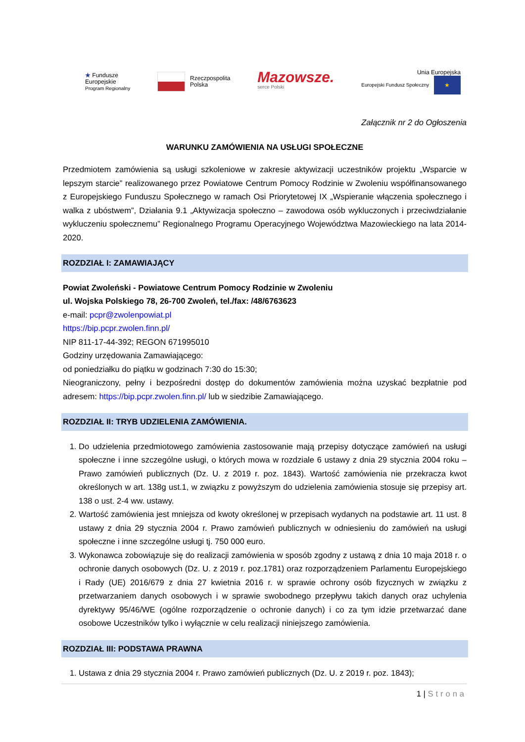★ Fundusze
Europejskie
Program Regionalny
Rzeczpospolita
Polska
Mazowsze.
serce Polski
Unia Europejska
Europejski Fundusz Społeczny ★
Załącznik nr 2 do Ogłoszenia
WARUNKU ZAMÓWIENIA NA USŁUGI SPOŁECZNE
Przedmiotem zamówienia są usługi szkoleniowe w zakresie aktywizacji uczestników projektu „Wsparcie w lepszym starcie” realizowanego przez Powiatowe Centrum Pomocy Rodzinie w Zwoleniu współfinansowanego z Europejskiego Funduszu Społecznego w ramach Osi Priorytetowej IX „Wspieranie włączenia społecznego i walka z ubóstwem”, Działania 9.1 „Aktywizacja społeczno – zawodowa osób wykluczonych i przeciwdziałanie wykluczeniu społecznemu” Regionalnego Programu Operacyjnego Województwa Mazowieckiego na lata 2014-2020.
ROZDZIAŁ I: ZAMAWIAJĄCY
Powiat Zwoleński - Powiatowe Centrum Pomocy Rodzinie w Zwoleniu
ul. Wojska Polskiego 78, 26-700 Zwoleń, tel./fax: /48/6763623
e-mail: pcpr@zwolenpowiat.pl
https://bip.pcpr.zwolen.finn.pl/
NIP 811-17-44-392; REGON 671995010
Godziny urzędowania Zamawiającego:
od poniedziałku do piątku w godzinach 7:30 do 15:30;
Nieograniczony, pełny i bezpośredni dostęp do dokumentów zamówienia można uzyskać bezpłatnie pod adresem: https://bip.pcpr.zwolen.finn.pl/ lub w siedzibie Zamawiającego.
ROZDZIAŁ II: TRYB UDZIELENIA ZAMÓWIENIA.
1. Do udzielenia przedmiotowego zamówienia zastosowanie mają przepisy dotyczące zamówień na usługi społeczne i inne szczególne usługi, o których mowa w rozdziale 6 ustawy z dnia 29 stycznia 2004 roku – Prawo zamówień publicznych (Dz. U. z 2019 r. poz. 1843). Wartość zamówienia nie przekracza kwot określonych w art. 138g ust.1, w związku z powyższym do udzielenia zamówienia stosuje się przepisy art. 138 o ust. 2-4 ww. ustawy.
2. Wartość zamówienia jest mniejsza od kwoty określonej w przepisach wydanych na podstawie art. 11 ust. 8 ustawy z dnia 29 stycznia 2004 r. Prawo zamówień publicznych w odniesieniu do zamówień na usługi społeczne i inne szczególne usługi tj. 750 000 euro.
3. Wykonawca zobowiązuje się do realizacji zamówienia w sposób zgodny z ustawą z dnia 10 maja 2018 r. o ochronie danych osobowych (Dz. U. z 2019 r. poz.1781) oraz rozporządzeniem Parlamentu Europejskiego i Rady (UE) 2016/679 z dnia 27 kwietnia 2016 r. w sprawie ochrony osób fizycznych w związku z przetwarzaniem danych osobowych i w sprawie swobodnego przepływu takich danych oraz uchylenia dyrektywy 95/46/WE (ogólne rozporządzenie o ochronie danych) i co za tym idzie przetwarzać dane osobowe Uczestników tylko i wyłącznie w celu realizacji niniejszego zamówienia.
ROZDZIAŁ III: PODSTAWA PRAWNA
1. Ustawa z dnia 29 stycznia 2004 r. Prawo zamówień publicznych (Dz. U. z 2019 r. poz. 1843);
1 | Strona